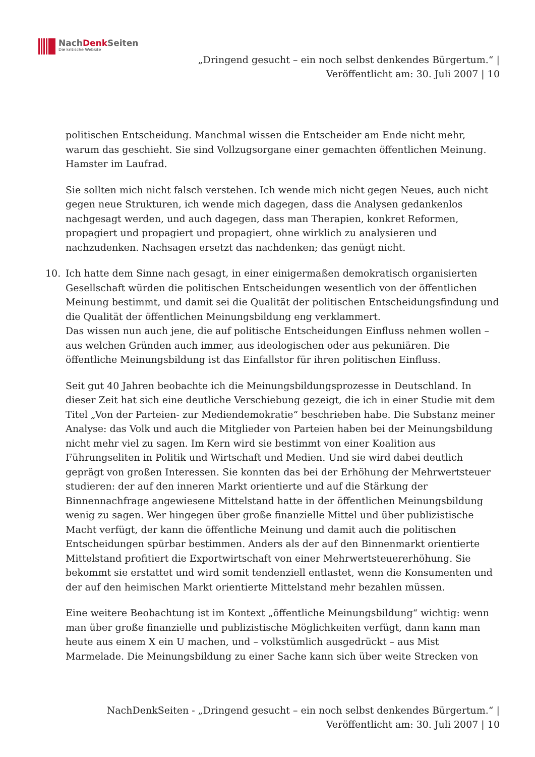NachDenk Seiten
Die kritische Website
„Dringend gesucht – ein noch selbst denkendes Bürgertum.“ |
Veröffentlicht am: 30. Juli 2007 | 10
politischen Entscheidung. Manchmal wissen die Entscheider am Ende nicht mehr, warum das geschieht. Sie sind Vollzugsorgane einer gemachten öffentlichen Meinung. Hamster im Laufrad.
Sie sollten mich nicht falsch verstehen. Ich wende mich nicht gegen Neues, auch nicht gegen neue Strukturen, ich wende mich dagegen, dass die Analysen gedankenlos nachgesagt werden, und auch dagegen, dass man Therapien, konkret Reformen, propagiert und propagiert und propagiert, ohne wirklich zu analysieren und nachzudenken. Nachsagen ersetzt das nachdenken; das genügt nicht.
10. Ich hatte dem Sinne nach gesagt, in einer einigermaßen demokratisch organisierten Gesellschaft würden die politischen Entscheidungen wesentlich von der öffentlichen Meinung bestimmt, und damit sei die Qualität der politischen Entscheidungsfindung und die Qualität der öffentlichen Meinungsbildung eng verklammert.
Das wissen nun auch jene, die auf politische Entscheidungen Einfluss nehmen wollen – aus welchen Gründen auch immer, aus ideologischen oder aus pekuniären. Die öffentliche Meinungsbildung ist das Einfallstor für ihren politischen Einfluss.
Seit gut 40 Jahren beobachte ich die Meinungsbildungsprozesse in Deutschland. In dieser Zeit hat sich eine deutliche Verschiebung gezeigt, die ich in einer Studie mit dem Titel „Von der Parteien- zur Mediendemokratie“ beschrieben habe. Die Substanz meiner Analyse: das Volk und auch die Mitglieder von Parteien haben bei der Meinungsbildung nicht mehr viel zu sagen. Im Kern wird sie bestimmt von einer Koalition aus Führungseliten in Politik und Wirtschaft und Medien. Und sie wird dabei deutlich geprägt von großen Interessen. Sie konnten das bei der Erhöhung der Mehrwertsteuer studieren: der auf den inneren Markt orientierte und auf die Stärkung der Binnennachfrage angewiesene Mittelstand hatte in der öffentlichen Meinungsbildung wenig zu sagen. Wer hingegen über große finanzielle Mittel und über publizistische Macht verfügt, der kann die öffentliche Meinung und damit auch die politischen Entscheidungen spürbar bestimmen. Anders als der auf den Binnenmarkt orientierte Mittelstand profitiert die Exportwirtschaft von einer Mehrwertsteuererhöhung. Sie bekommt sie erstattet und wird somit tendenziell entlastet, wenn die Konsumenten und der auf den heimischen Markt orientierte Mittelstand mehr bezahlen müssen.
Eine weitere Beobachtung ist im Kontext „öffentliche Meinungsbildung“ wichtig: wenn man über große finanzielle und publizistische Möglichkeiten verfügt, dann kann man heute aus einem X ein U machen, und – volkstümlich ausgedrückt – aus Mist Marmelade. Die Meinungsbildung zu einer Sache kann sich über weite Strecken von
NachDenkSeiten - „Dringend gesucht – ein noch selbst denkendes Bürgertum.“ |
Veröffentlicht am: 30. Juli 2007 | 10